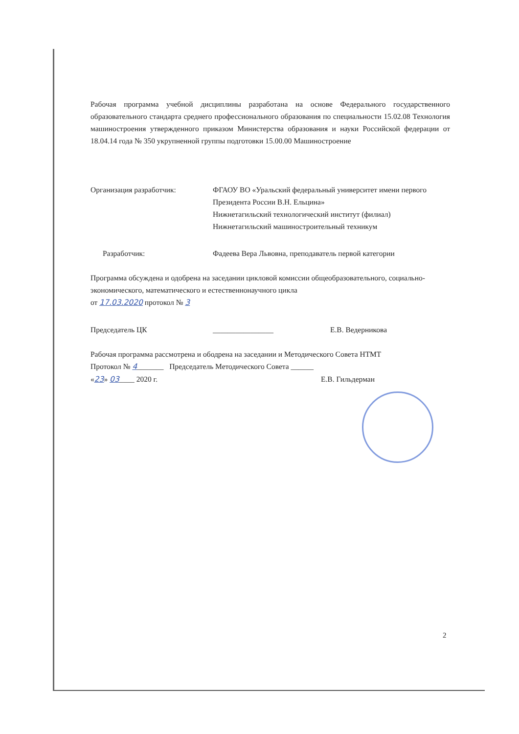Рабочая программа учебной дисциплины разработана на основе Федерального государственного образовательного стандарта среднего профессионального образования по специальности 15.02.08 Технология машиностроения утвержденного приказом Министерства образования и науки Российской федерации от 18.04.14 года № 350 укрупненной группы подготовки 15.00.00 Машиностроение
Организация разработчик: ФГАОУ ВО «Уральский федеральный университет имени первого Президента России В.Н. Ельцина»
Нижнетагильский технологический институт (филиал)
Нижнетагильский машиностроительный техникум
Разработчик: Фадеева Вера Львовна, преподаватель первой категории
Программа обсуждена и одобрена на заседании цикловой комиссии общеобразовательного, социально-экономического, математического и естественнонаучного цикла
от 17.03.2020 протокол № 3
Председатель ЦК ________________ Е.В. Ведерникова
Рабочая программа рассмотрена и ободрена на заседании и Методического Совета НТМТ
Протокол № 4_______ Председатель Методического Совета ______
«23» 03____ 2020 г. Е.В. Гильдерман
2